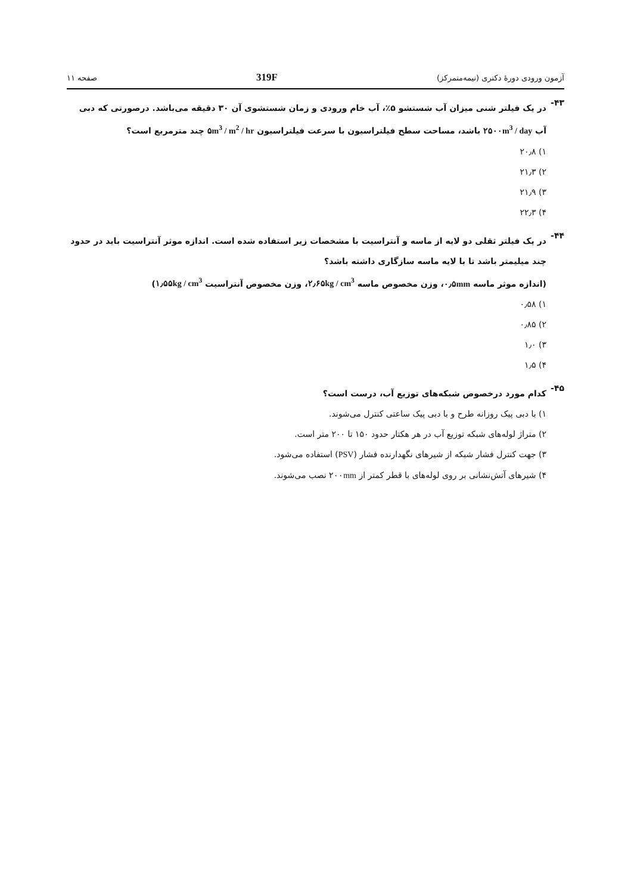آزمون ورودی دورهٔ دکتری (نیمه‌متمرکز) 319F صفحه ۱۱
۴۳-
در یک فیلتر شنی میزان آب شستشو ۵٪، آب خام ورودی و زمان شستشوی آن ۳۰ دقیقه می‌باشد. درصورتی که دبی آب ۲۵۰۰m<sup>3</sup> / day باشد، مساحت سطح فیلتراسیون با سرعت فیلتراسیون ۵m<sup>3</sup> / m<sup>2</sup> / hr چند مترمربع است؟
۱) ۲۰٫۸
۲) ۲۱٫۳
۳) ۲۱٫۹
۴) ۲۲٫۳
۴۴-
در یک فیلتر ثقلی دو لایه از ماسه و آنتراسیت با مشخصات زیر استفاده شده است. اندازه موثر آنتراسیت باید در حدود چند میلیمتر باشد تا با لایه ماسه سازگاری داشته باشد؟
(اندازه موثر ماسه ۰٫۵mm، وزن مخصوص ماسه ۲٫۶۵kg / cm<sup>3</sup>، وزن مخصوص آنتراسیت ۱٫۵۵kg / cm<sup>3</sup>)
۱) ۰٫۵۸
۲) ۰٫۸۵
۳) ۱٫۰
۴) ۱٫۵
۴۵-
کدام مورد درخصوص شبکه‌های توزیع آب، درست است؟
۱) با دبی پیک روزانه طرح و با دبی پیک ساعتی کنترل می‌شوند.
۲) متراژ لوله‌های شبکه توزیع آب در هر هکتار حدود ۱۵۰ تا ۲۰۰ متر است.
۳) جهت کنترل فشار شبکه از شیرهای نگهدارنده فشار (PSV) استفاده می‌شود.
۴) شیرهای آتش‌نشانی بر روی لوله‌های با قطر کمتر از ۲۰۰mm نصب می‌شوند.